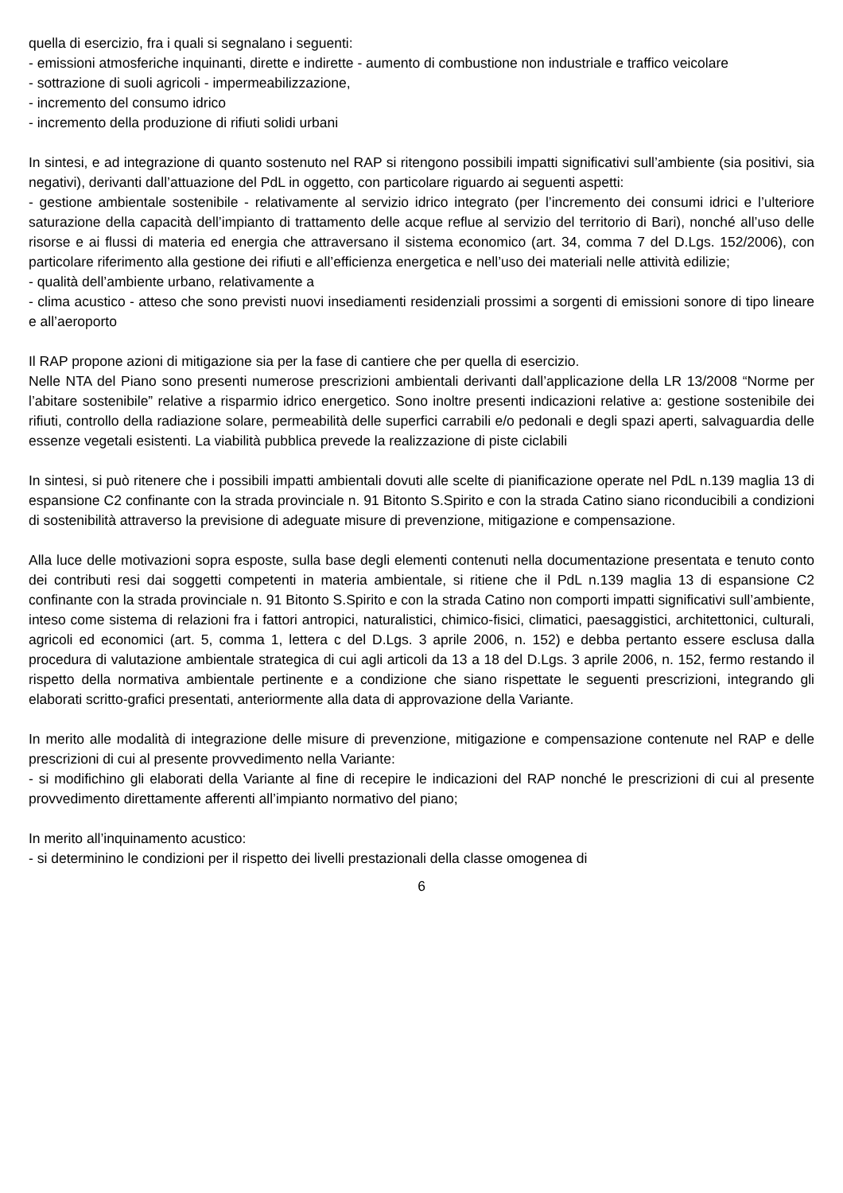quella di esercizio, fra i quali si segnalano i seguenti:
- emissioni atmosferiche inquinanti, dirette e indirette - aumento di combustione non industriale e traffico veicolare
- sottrazione di suoli agricoli - impermeabilizzazione,
- incremento del consumo idrico
- incremento della produzione di rifiuti solidi urbani
In sintesi, e ad integrazione di quanto sostenuto nel RAP si ritengono possibili impatti significativi sull’ambiente (sia positivi, sia negativi), derivanti dall’attuazione del PdL in oggetto, con particolare riguardo ai seguenti aspetti:
- gestione ambientale sostenibile - relativamente al servizio idrico integrato (per l’incremento dei consumi idrici e l’ulteriore saturazione della capacità dell’impianto di trattamento delle acque reflue al servizio del territorio di Bari), nonché all’uso delle risorse e ai flussi di materia ed energia che attraversano il sistema economico (art. 34, comma 7 del D.Lgs. 152/2006), con particolare riferimento alla gestione dei rifiuti e all’efficienza energetica e nell’uso dei materiali nelle attività edilizie;
- qualità dell’ambiente urbano, relativamente a
- clima acustico - atteso che sono previsti nuovi insediamenti residenziali prossimi a sorgenti di emissioni sonore di tipo lineare e all’aeroporto
Il RAP propone azioni di mitigazione sia per la fase di cantiere che per quella di esercizio.
Nelle NTA del Piano sono presenti numerose prescrizioni ambientali derivanti dall’applicazione della LR 13/2008 “Norme per l’abitare sostenibile” relative a risparmio idrico energetico. Sono inoltre presenti indicazioni relative a: gestione sostenibile dei rifiuti, controllo della radiazione solare, permeabilità delle superfici carrabili e/o pedonali e degli spazi aperti, salvaguardia delle essenze vegetali esistenti. La viabilità pubblica prevede la realizzazione di piste ciclabili
In sintesi, si può ritenere che i possibili impatti ambientali dovuti alle scelte di pianificazione operate nel PdL n.139 maglia 13 di espansione C2 confinante con la strada provinciale n. 91 Bitonto S.Spirito e con la strada Catino siano riconducibili a condizioni di sostenibilità attraverso la previsione di adeguate misure di prevenzione, mitigazione e compensazione.
Alla luce delle motivazioni sopra esposte, sulla base degli elementi contenuti nella documentazione presentata e tenuto conto dei contributi resi dai soggetti competenti in materia ambientale, si ritiene che il PdL n.139 maglia 13 di espansione C2 confinante con la strada provinciale n. 91 Bitonto S.Spirito e con la strada Catino non comporti impatti significativi sull’ambiente, inteso come sistema di relazioni fra i fattori antropici, naturalistici, chimico-fisici, climatici, paesaggistici, architettonici, culturali, agricoli ed economici (art. 5, comma 1, lettera c del D.Lgs. 3 aprile 2006, n. 152) e debba pertanto essere esclusa dalla procedura di valutazione ambientale strategica di cui agli articoli da 13 a 18 del D.Lgs. 3 aprile 2006, n. 152, fermo restando il rispetto della normativa ambientale pertinente e a condizione che siano rispettate le seguenti prescrizioni, integrando gli elaborati scritto-grafici presentati, anteriormente alla data di approvazione della Variante.
In merito alle modalità di integrazione delle misure di prevenzione, mitigazione e compensazione contenute nel RAP e delle prescrizioni di cui al presente provvedimento nella Variante:
- si modifichino gli elaborati della Variante al fine di recepire le indicazioni del RAP nonché le prescrizioni di cui al presente provvedimento direttamente afferenti all’impianto normativo del piano;
In merito all’inquinamento acustico:
- si determinino le condizioni per il rispetto dei livelli prestazionali della classe omogenea di
6